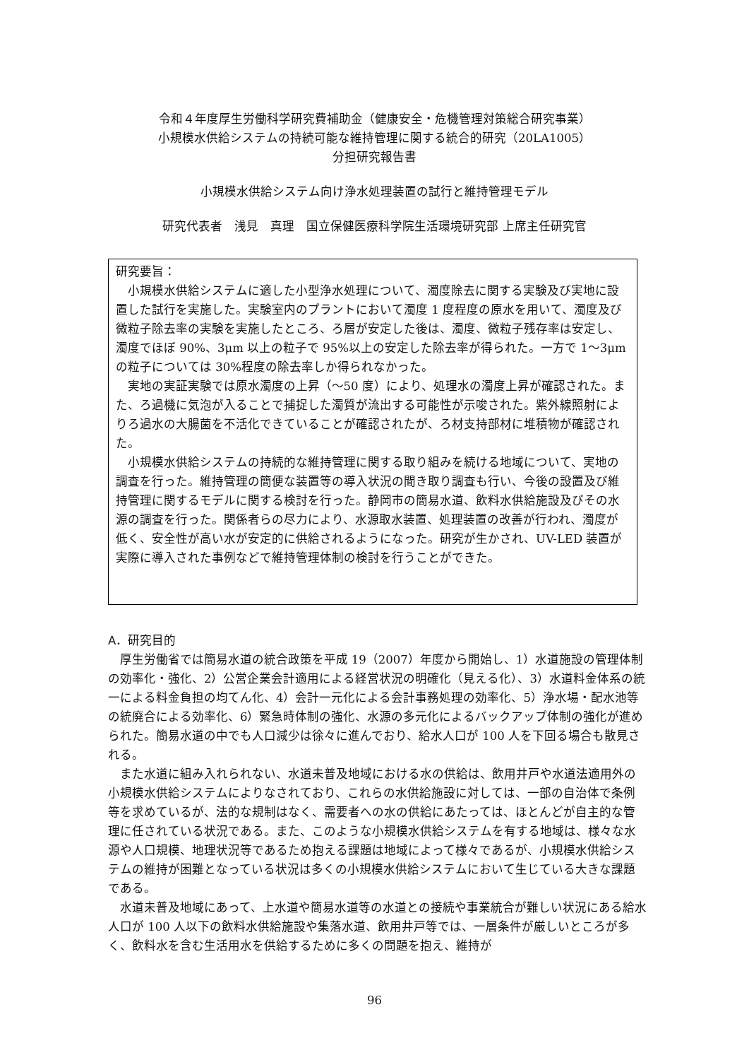令和４年度厚生労働科学研究費補助金（健康安全・危機管理対策総合研究事業）
小規模水供給システムの持続可能な維持管理に関する統合的研究（20LA1005）
分担研究報告書
小規模水供給システム向け浄水処理装置の試行と維持管理モデル
研究代表者　浅見　真理　国立保健医療科学院生活環境研究部 上席主任研究官
研究要旨：
小規模水供給システムに適した小型浄水処理について、濁度除去に関する実験及び実地に設置した試行を実施した。実験室内のプラントにおいて濁度 1 度程度の原水を用いて、濁度及び微粒子除去率の実験を実施したところ、ろ層が安定した後は、濁度、微粒子残存率は安定し、濁度でほぼ 90%、3μm 以上の粒子で 95%以上の安定した除去率が得られた。一方で 1〜3μm の粒子については 30%程度の除去率しか得られなかった。
実地の実証実験では原水濁度の上昇（〜50 度）により、処理水の濁度上昇が確認された。また、ろ過機に気泡が入ることで捕捉した濁質が流出する可能性が示唆された。紫外線照射によりろ過水の大腸菌を不活化できていることが確認されたが、ろ材支持部材に堆積物が確認された。
小規模水供給システムの持続的な維持管理に関する取り組みを続ける地域について、実地の調査を行った。維持管理の簡便な装置等の導入状況の聞き取り調査も行い、今後の設置及び維持管理に関するモデルに関する検討を行った。静岡市の簡易水道、飲料水供給施設及びその水源の調査を行った。関係者らの尽力により、水源取水装置、処理装置の改善が行われ、濁度が低く、安全性が高い水が安定的に供給されるようになった。研究が生かされ、UV-LED 装置が実際に導入された事例などで維持管理体制の検討を行うことができた。
A．研究目的
厚生労働省では簡易水道の統合政策を平成 19（2007）年度から開始し、1）水道施設の管理体制の効率化・強化、2）公営企業会計適用による経営状況の明確化（見える化）、3）水道料金体系の統一による料金負担の均てん化、4）会計一元化による会計事務処理の効率化、5）浄水場・配水池等の統廃合による効率化、6）緊急時体制の強化、水源の多元化によるバックアップ体制の強化が進められた。簡易水道の中でも人口減少は徐々に進んでおり、給水人口が 100 人を下回る場合も散見される。
また水道に組み入れられない、水道未普及地域における水の供給は、飲用井戸や水道法適用外の小規模水供給システムによりなされており、これらの水供給施設に対しては、一部の自治体で条例等を求めているが、法的な規制はなく、需要者への水の供給にあたっては、ほとんどが自主的な管理に任されている状況である。また、このような小規模水供給システムを有する地域は、様々な水源や人口規模、地理状況等であるため抱える課題は地域によって様々であるが、小規模水供給システムの維持が困難となっている状況は多くの小規模水供給システムにおいて生じている大きな課題である。
水道未普及地域にあって、上水道や簡易水道等の水道との接続や事業統合が難しい状況にある給水人口が 100 人以下の飲料水供給施設や集落水道、飲用井戸等では、一層条件が厳しいところが多く、飲料水を含む生活用水を供給するために多くの問題を抱え、維持が
96